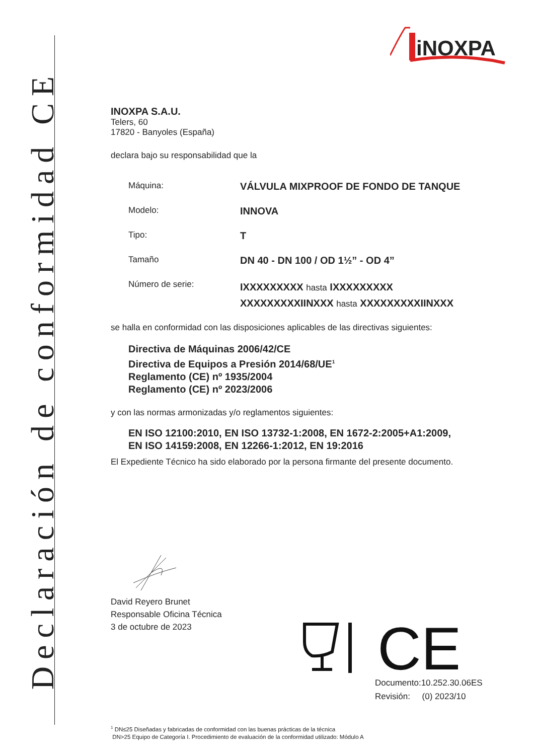Declaración de conformidad CE
iNOXPA
INOXPA S.A.U.
Telers, 60
17820 - Banyoles (España)
declara bajo su responsabilidad que la
Máquina: VÁLVULA MIXPROOF DE FONDO DE TANQUE
Modelo: INNOVA
Tipo: T
Tamaño DN 40 - DN 100 / OD 1½” - OD 4”
Número de serie: IXXXXXXXXX hasta IXXXXXXXXX
XXXXXXXXXIINXXX hasta XXXXXXXXXIINXXX
se halla en conformidad con las disposiciones aplicables de las directivas siguientes:
Directiva de Máquinas 2006/42/CE
Directiva de Equipos a Presión 2014/68/UE<sup>1</sup>
Reglamento (CE) nº 1935/2004
Reglamento (CE) nº 2023/2006
y con las normas armonizadas y/o reglamentos siguientes:
EN ISO 12100:2010, EN ISO 13732-1:2008, EN 1672-2:2005+A1:2009,
EN ISO 14159:2008, EN 12266-1:2012, EN 19:2016
El Expediente Técnico ha sido elaborado por la persona firmante del presente documento.
David Reyero Brunet
Responsable Oficina Técnica
3 de octubre de 2023
CE
Documento:10.252.30.06ES
Revisión: (0) 2023/10
<sup>1</sup> DN≤25 Diseñadas y fabricadas de conformidad con las buenas prácticas de la técnica
DN>25 Equipo de Categoría I. Procedimiento de evaluación de la conformidad utilizado: Módulo A